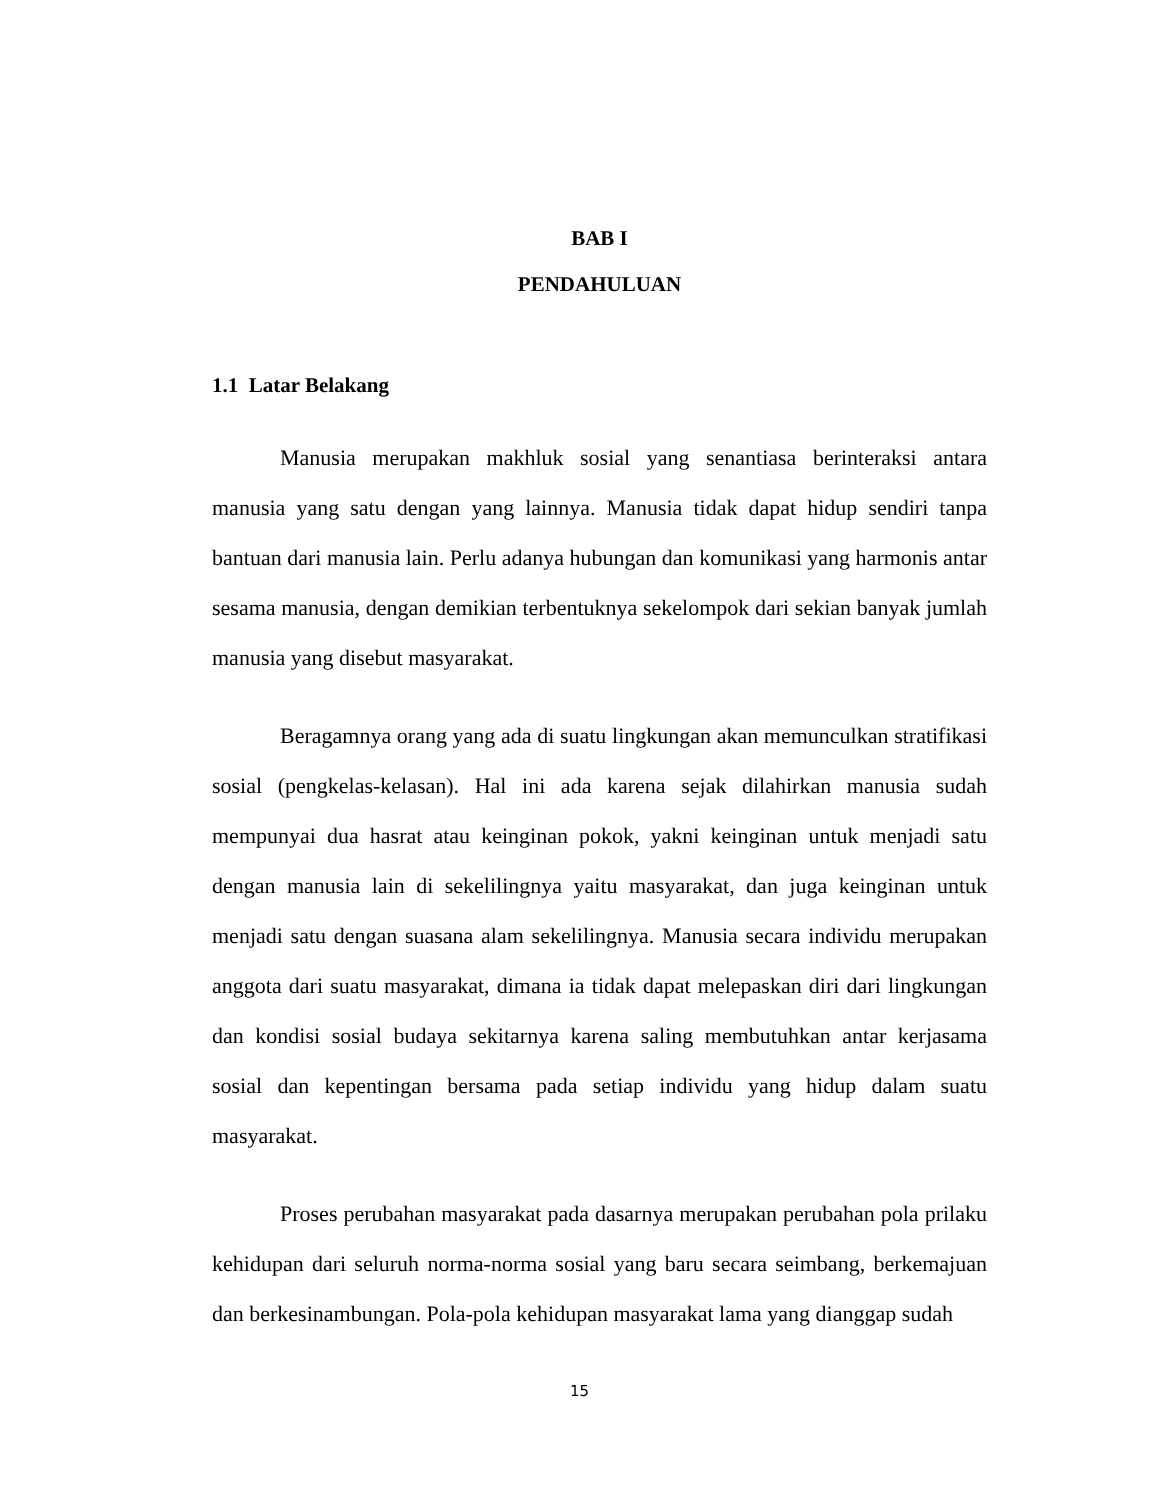BAB I
PENDAHULUAN
1.1 Latar Belakang
Manusia merupakan makhluk sosial yang senantiasa berinteraksi antara manusia yang satu dengan yang lainnya. Manusia tidak dapat hidup sendiri tanpa bantuan dari manusia lain. Perlu adanya hubungan dan komunikasi yang harmonis antar sesama manusia, dengan demikian terbentuknya sekelompok dari sekian banyak jumlah manusia yang disebut masyarakat.
Beragamnya orang yang ada di suatu lingkungan akan memunculkan stratifikasi sosial (pengkelas-kelasan). Hal ini ada karena sejak dilahirkan manusia sudah mempunyai dua hasrat atau keinginan pokok, yakni keinginan untuk menjadi satu dengan manusia lain di sekelilingnya yaitu masyarakat, dan juga keinginan untuk menjadi satu dengan suasana alam sekelilingnya. Manusia secara individu merupakan anggota dari suatu masyarakat, dimana ia tidak dapat melepaskan diri dari lingkungan dan kondisi sosial budaya sekitarnya karena saling membutuhkan antar kerjasama sosial dan kepentingan bersama pada setiap individu yang hidup dalam suatu masyarakat.
Proses perubahan masyarakat pada dasarnya merupakan perubahan pola prilaku kehidupan dari seluruh norma-norma sosial yang baru secara seimbang, berkemajuan dan berkesinambungan. Pola-pola kehidupan masyarakat lama yang dianggap sudah
15